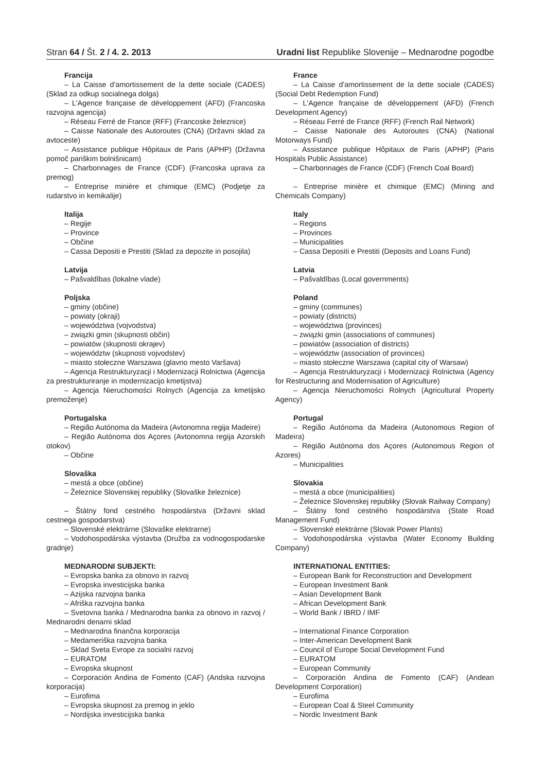Stran 64 / Št. 2 / 4. 2. 2013 Uradni list Republike Slovenije – Mednarodne pogodbe
Francija
– La Caisse d'amortissement de la dette sociale (CADES) (Sklad za odkup socialnega dolga)
– L'Agence française de développement (AFD) (Francoska razvojna agencija)
– Réseau Ferré de France (RFF) (Francoske železnice)
– Caisse Nationale des Autoroutes (CNA) (Državni sklad za avtoceste)
– Assistance publique Hôpitaux de Paris (APHP) (Državna pomoč pariškim bolnišnicam)
– Charbonnages de France (CDF) (Francoska uprava za premog)
– Entreprise minière et chimique (EMC) (Podjetje za rudarstvo in kemikalije)
Italija
– Regije
– Province
– Občine
– Cassa Depositi e Prestiti (Sklad za depozite in posojila)
Latvija
– Pašvaldības (lokalne vlade)
Poljska
– gminy (občine)
– powiaty (okraji)
– województwa (vojvodstva)
– związki gmin (skupnosti občin)
– powiatów (skupnosti okrajev)
– województw (skupnosti vojvodstev)
– miasto stołeczne Warszawa (glavno mesto Varšava)
– Agencja Restrukturyzacji i Modernizacji Rolnictwa (Agencija za prestrukturiranje in modernizacijo kmetijstva)
– Agencja Nieruchomości Rolnych (Agencija za kmetijsko premoženje)
Portugalska
– Região Autónoma da Madeira (Avtonomna regija Madeire)
– Região Autónoma dos Açores (Avtonomna regija Azorskih otokov)
– Občine
Slovaška
– mestá a obce (občine)
– Železnice Slovenskej republiky (Slovaške železnice)
– Štátny fond cestného hospodárstva (Državni sklad cestnega gospodarstva)
– Slovenské elektrárne (Slovaške elektrarne)
– Vodohospodárska výstavba (Družba za vodnogospodarske gradnje)
MEDNARODNI SUBJEKTI:
– Evropska banka za obnovo in razvoj
– Evropska investicijska banka
– Azijska razvojna banka
– Afriška razvojna banka
– Svetovna banka / Mednarodna banka za obnovo in razvoj / Mednarodni denarni sklad
– Mednarodna finančna korporacija
– Medameriška razvojna banka
– Sklad Sveta Evrope za socialni razvoj
– EURATOM
– Evropska skupnost
– Corporación Andina de Fomento (CAF) (Andska razvojna korporacija)
– Eurofima
– Evropska skupnost za premog in jeklo
– Nordijska investicijska banka
France
– La Caisse d'amortissement de la dette sociale (CADES) (Social Debt Redemption Fund)
– L'Agence française de développement (AFD) (French Development Agency)
– Réseau Ferré de France (RFF) (French Rail Network)
– Caisse Nationale des Autoroutes (CNA) (National Motorways Fund)
– Assistance publique Hôpitaux de Paris (APHP) (Paris Hospitals Public Assistance)
– Charbonnages de France (CDF) (French Coal Board)
– Entreprise minière et chimique (EMC) (Mining and Chemicals Company)
Italy
– Regions
– Provinces
– Municipalities
– Cassa Depositi e Prestiti (Deposits and Loans Fund)
Latvia
– Pašvaldības (Local governments)
Poland
– gminy (communes)
– powiaty (districts)
– województwa (provinces)
– związki gmin (associations of communes)
– powiatów (association of districts)
– województw (association of provinces)
– miasto stołeczne Warszawa (capital city of Warsaw)
– Agencja Restrukturyzacji i Modernizacji Rolnictwa (Agency for Restructuring and Modernisation of Agriculture)
– Agencja Nieruchomości Rolnych (Agricultural Property Agency)
Portugal
– Região Autónoma da Madeira (Autonomous Region of Madeira)
– Região Autónoma dos Açores (Autonomous Region of Azores)
– Municipalities
Slovakia
– mestá a obce (municipalities)
– Železnice Slovenskej republiky (Slovak Railway Company)
– Štátny fond cestného hospodárstva (State Road Management Fund)
– Slovenské elektrárne (Slovak Power Plants)
– Vodohospodárska výstavba (Water Economy Building Company)
INTERNATIONAL ENTITIES:
– European Bank for Reconstruction and Development
– European Investment Bank
– Asian Development Bank
– African Development Bank
– World Bank / IBRD / IMF
– International Finance Corporation
– Inter-American Development Bank
– Council of Europe Social Development Fund
– EURATOM
– European Community
– Corporación Andina de Fomento (CAF) (Andean Development Corporation)
– Eurofima
– European Coal & Steel Community
– Nordic Investment Bank